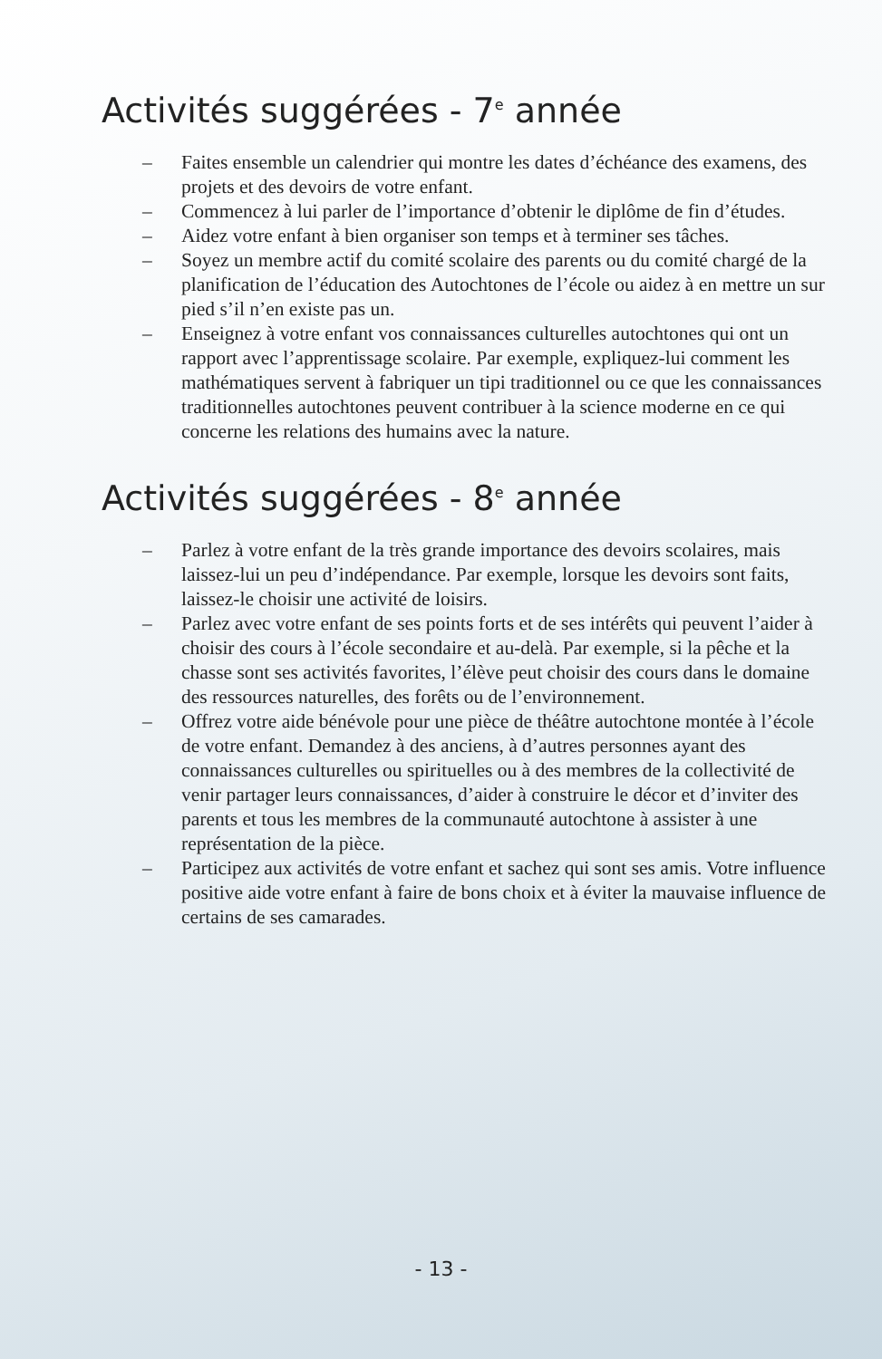Activités suggérées - 7<sup>e</sup> année
– Faites ensemble un calendrier qui montre les dates d’échéance des examens, des projets et des devoirs de votre enfant.
– Commencez à lui parler de l’importance d’obtenir le diplôme de fin d’études.
– Aidez votre enfant à bien organiser son temps et à terminer ses tâches.
– Soyez un membre actif du comité scolaire des parents ou du comité chargé de la planification de l’éducation des Autochtones de l’école ou aidez à en mettre un sur pied s’il n’en existe pas un.
– Enseignez à votre enfant vos connaissances culturelles autochtones qui ont un rapport avec l’apprentissage scolaire. Par exemple, expliquez-lui comment les mathématiques servent à fabriquer un tipi traditionnel ou ce que les connaissances traditionnelles autochtones peuvent contribuer à la science moderne en ce qui concerne les relations des humains avec la nature.
Activités suggérées - 8<sup>e</sup> année
– Parlez à votre enfant de la très grande importance des devoirs scolaires, mais laissez-lui un peu d’indépendance. Par exemple, lorsque les devoirs sont faits, laissez-le choisir une activité de loisirs.
– Parlez avec votre enfant de ses points forts et de ses intérêts qui peuvent l’aider à choisir des cours à l’école secondaire et au-delà. Par exemple, si la pêche et la chasse sont ses activités favorites, l’élève peut choisir des cours dans le domaine des ressources naturelles, des forêts ou de l’environnement.
– Offrez votre aide bénévole pour une pièce de théâtre autochtone montée à l’école de votre enfant. Demandez à des anciens, à d’autres personnes ayant des connaissances culturelles ou spirituelles ou à des membres de la collectivité de venir partager leurs connaissances, d’aider à construire le décor et d’inviter des parents et tous les membres de la communauté autochtone à assister à une représentation de la pièce.
– Participez aux activités de votre enfant et sachez qui sont ses amis. Votre influence positive aide votre enfant à faire de bons choix et à éviter la mauvaise influence de certains de ses camarades.
- 13 -